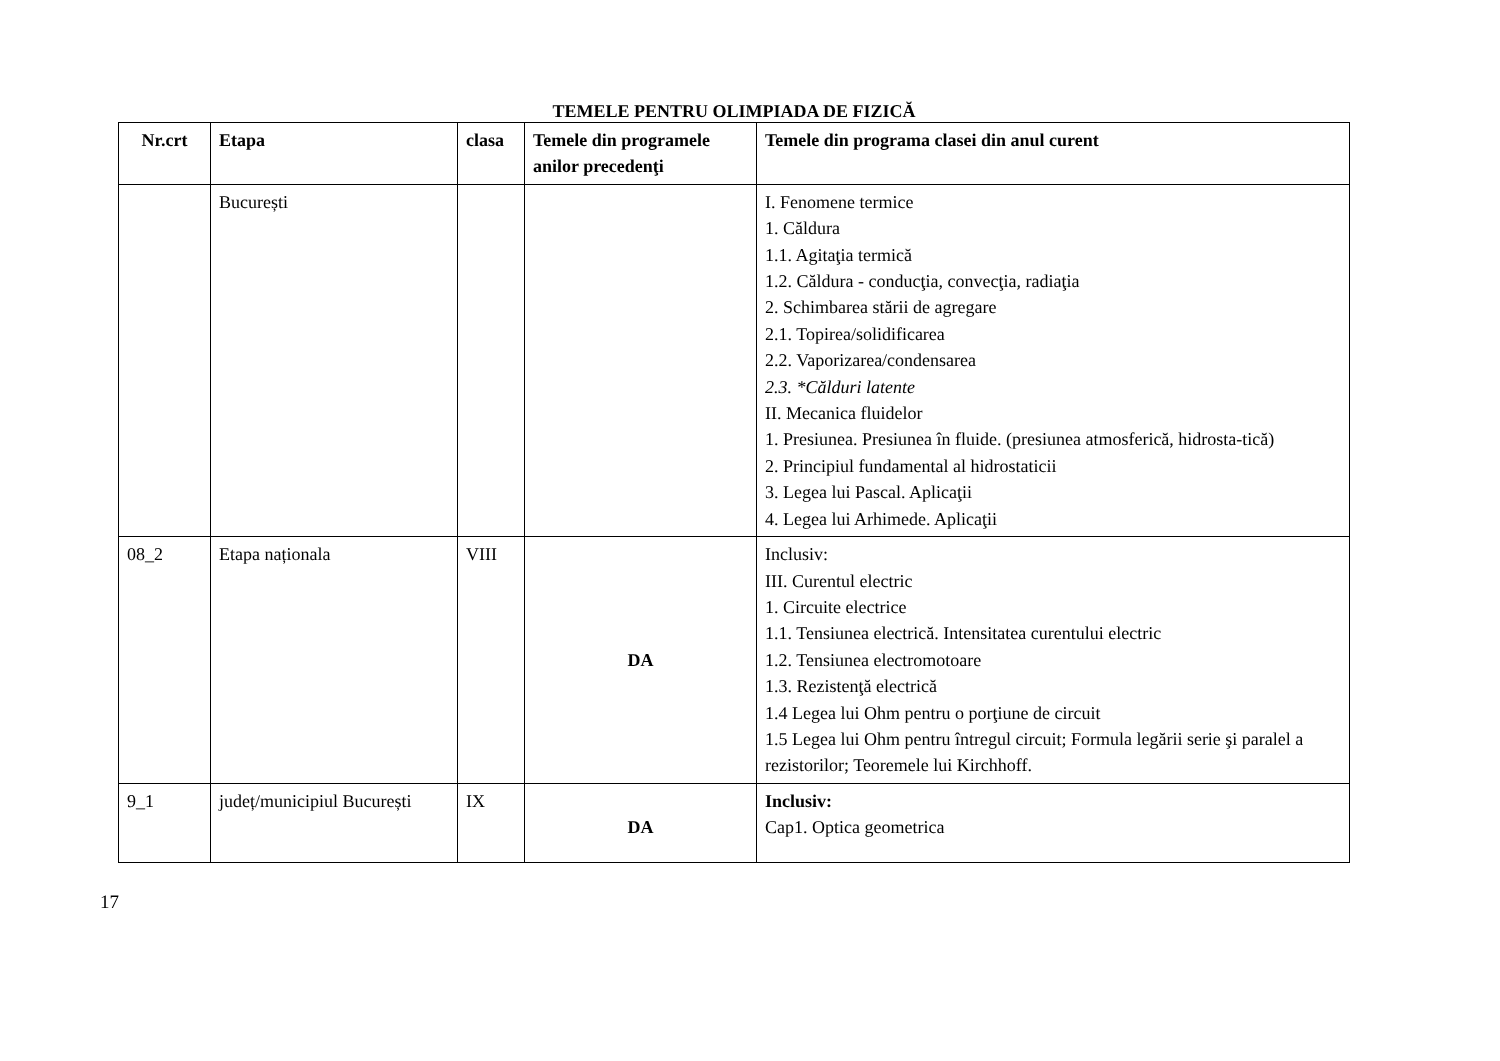TEMELE PENTRU OLIMPIADA DE FIZICĂ
| Nr.crt | Etapa | clasa | Temele din programele anilor precedenţi | Temele din programa clasei din anul curent |
| --- | --- | --- | --- | --- |
| | București | | | I. Fenomene termice 1. Căldura 1.1. Agitaţia termică 1.2. Căldura - conducţia, convecţia, radiaţia 2. Schimbarea stării de agregare 2.1. Topirea/solidificarea 2.2. Vaporizarea/condensarea 2.3. *Călduri latente II. Mecanica fluidelor 1. Presiunea. Presiunea în fluide. (presiunea atmosferică, hidrosta-tică) 2. Principiul fundamental al hidrostaticii 3. Legea lui Pascal. Aplicaţii 4. Legea lui Arhimede. Aplicaţii |
| 08_2 | Etapa naționala | VIII | DA | Inclusiv: III. Curentul electric 1. Circuite electrice 1.1. Tensiunea electrică. Intensitatea curentului electric 1.2. Tensiunea electromotoare 1.3. Rezistenţă electrică 1.4 Legea lui Ohm pentru o porţiune de circuit 1.5 Legea lui Ohm pentru întregul circuit; Formula legării serie şi paralel a rezistorilor; Teoremele lui Kirchhoff. |
| 9_1 | județ/municipiul București | IX | DA | Inclusiv: Cap1. Optica geometrica |
17